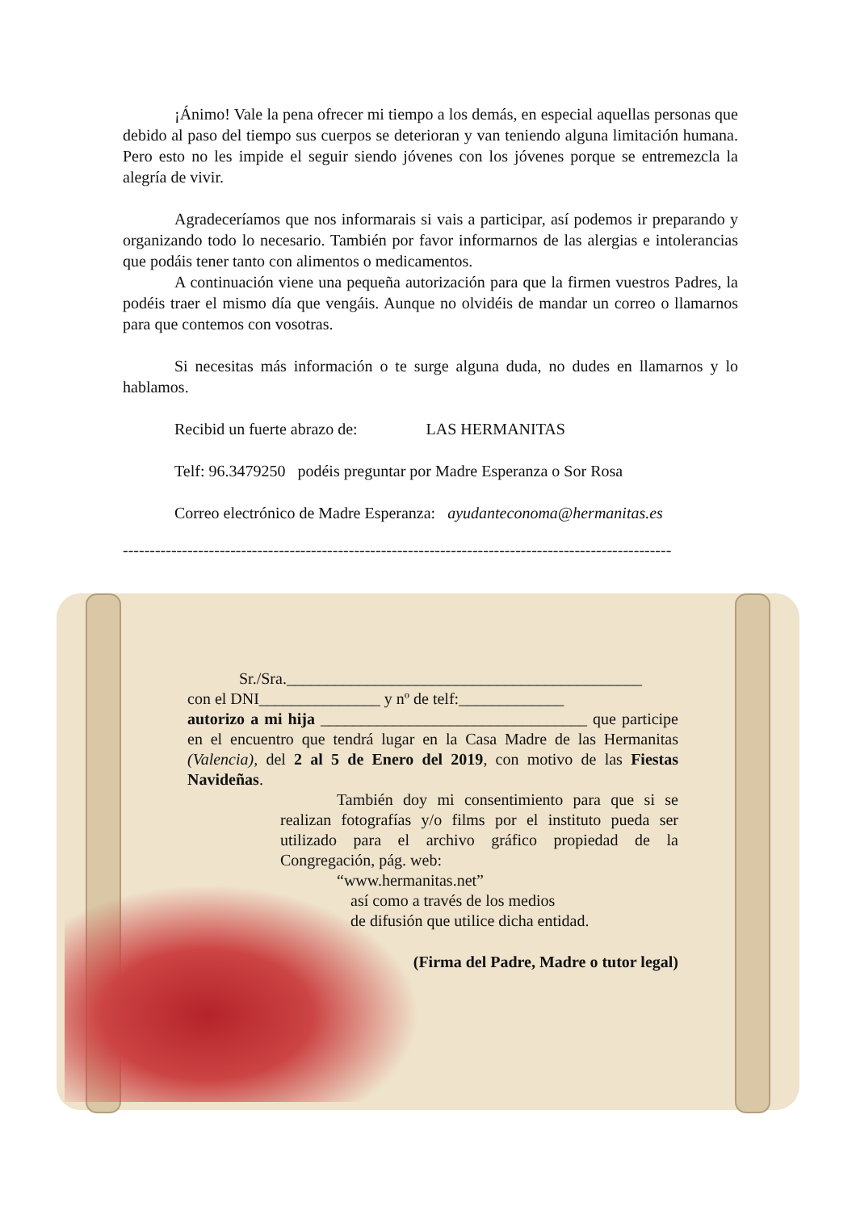¡Ánimo! Vale la pena ofrecer mi tiempo a los demás, en especial aquellas personas que debido al paso del tiempo sus cuerpos se deterioran y van teniendo alguna limitación humana. Pero esto no les impide el seguir siendo jóvenes con los jóvenes porque se entremezcla la alegría de vivir.
Agradeceríamos que nos informarais si vais a participar, así podemos ir preparando y organizando todo lo necesario. También por favor informarnos de las alergias e intolerancias que podáis tener tanto con alimentos o medicamentos.
A continuación viene una pequeña autorización para que la firmen vuestros Padres, la podéis traer el mismo día que vengáis. Aunque no olvidéis de mandar un correo o llamarnos para que contemos con vosotras.
Si necesitas más información o te surge alguna duda, no dudes en llamarnos y lo hablamos.
Recibid un fuerte abrazo de: LAS HERMANITAS
Telf: 96.3479250 podéis preguntar por Madre Esperanza o Sor Rosa
Correo electrónico de Madre Esperanza: ayudanteconoma@hermanitas.es
------------------------------------------------------------------------------------------------------
Sr./Sra.____________________________________________
con el DNI_______________ y nº de telf:_____________
autorizo a mi hija _________________________________ que participe en el encuentro que tendrá lugar en la Casa Madre de las Hermanitas (Valencia), del 2 al 5 de Enero del 2019, con motivo de las Fiestas Navideñas.
También doy mi consentimiento para que si se realizan fotografías y/o films por el instituto pueda ser utilizado para el archivo gráfico propiedad de la Congregación, pág. web:
“www.hermanitas.net”
así como a través de los medios
de difusión que utilice dicha entidad.
(Firma del Padre, Madre o tutor legal)